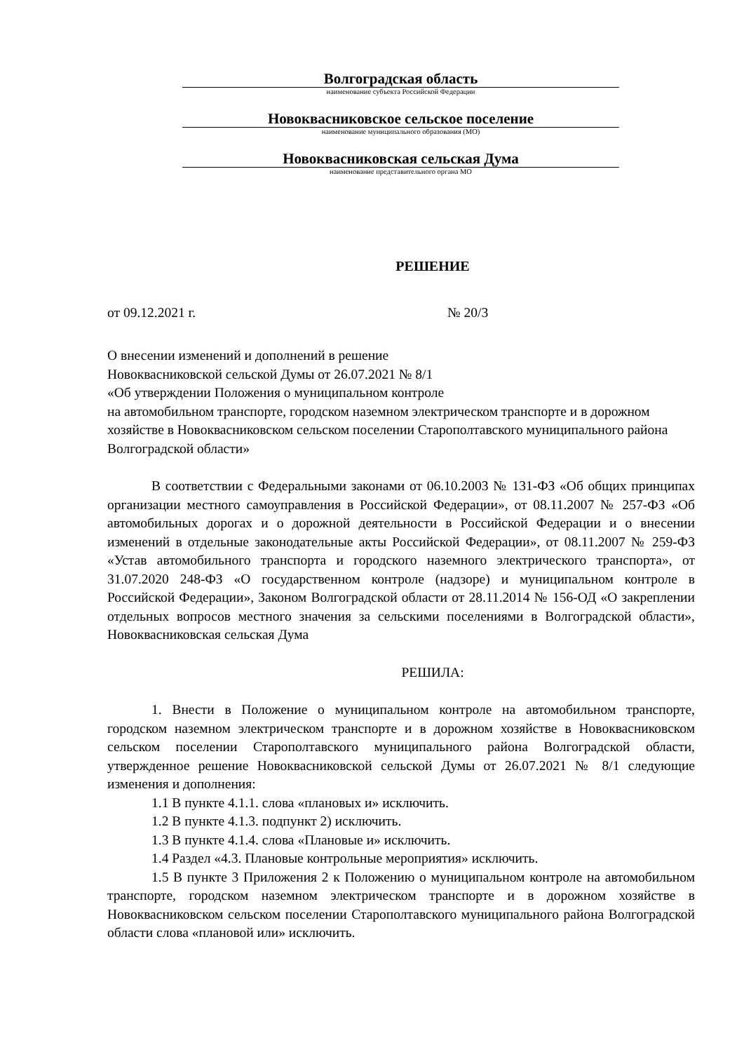Волгоградская область
наименование субъекта Российской Федерации
Новоквасниковское сельское поселение
наименование муниципального образования (МО)
Новоквасниковская сельская Дума
наименование представительного органа МО
РЕШЕНИЕ
от 09.12.2021 г. № 20/3
О внесении изменений и дополнений в решение
Новоквасниковской сельской Думы от 26.07.2021 № 8/1
«Об утверждении Положения о муниципальном контроле
на автомобильном транспорте, городском наземном электрическом транспорте и в дорожном хозяйстве в Новоквасниковском сельском поселении Старополтавского муниципального района Волгоградской области»
В соответствии с Федеральными законами от 06.10.2003 № 131-ФЗ «Об общих принципах организации местного самоуправления в Российской Федерации», от 08.11.2007 № 257-ФЗ «Об автомобильных дорогах и о дорожной деятельности в Российской Федерации и о внесении изменений в отдельные законодательные акты Российской Федерации», от 08.11.2007 № 259-ФЗ «Устав автомобильного транспорта и городского наземного электрического транспорта», от 31.07.2020 248-ФЗ «О государственном контроле (надзоре) и муниципальном контроле в Российской Федерации», Законом Волгоградской области от 28.11.2014 № 156-ОД «О закреплении отдельных вопросов местного значения за сельскими поселениями в Волгоградской области», Новоквасниковская сельская Дума
РЕШИЛА:
1. Внести в Положение о муниципальном контроле на автомобильном транспорте, городском наземном электрическом транспорте и в дорожном хозяйстве в Новоквасниковском сельском поселении Старополтавского муниципального района Волгоградской области, утвержденное решение Новоквасниковской сельской Думы от 26.07.2021 № 8/1 следующие изменения и дополнения:
1.1 В пункте 4.1.1. слова «плановых и» исключить.
1.2 В пункте 4.1.3. подпункт 2) исключить.
1.3 В пункте 4.1.4. слова «Плановые и» исключить.
1.4 Раздел «4.3. Плановые контрольные мероприятия» исключить.
1.5 В пункте 3 Приложения 2 к Положению о муниципальном контроле на автомобильном транспорте, городском наземном электрическом транспорте и в дорожном хозяйстве в Новоквасниковском сельском поселении Старополтавского муниципального района Волгоградской области слова «плановой или» исключить.